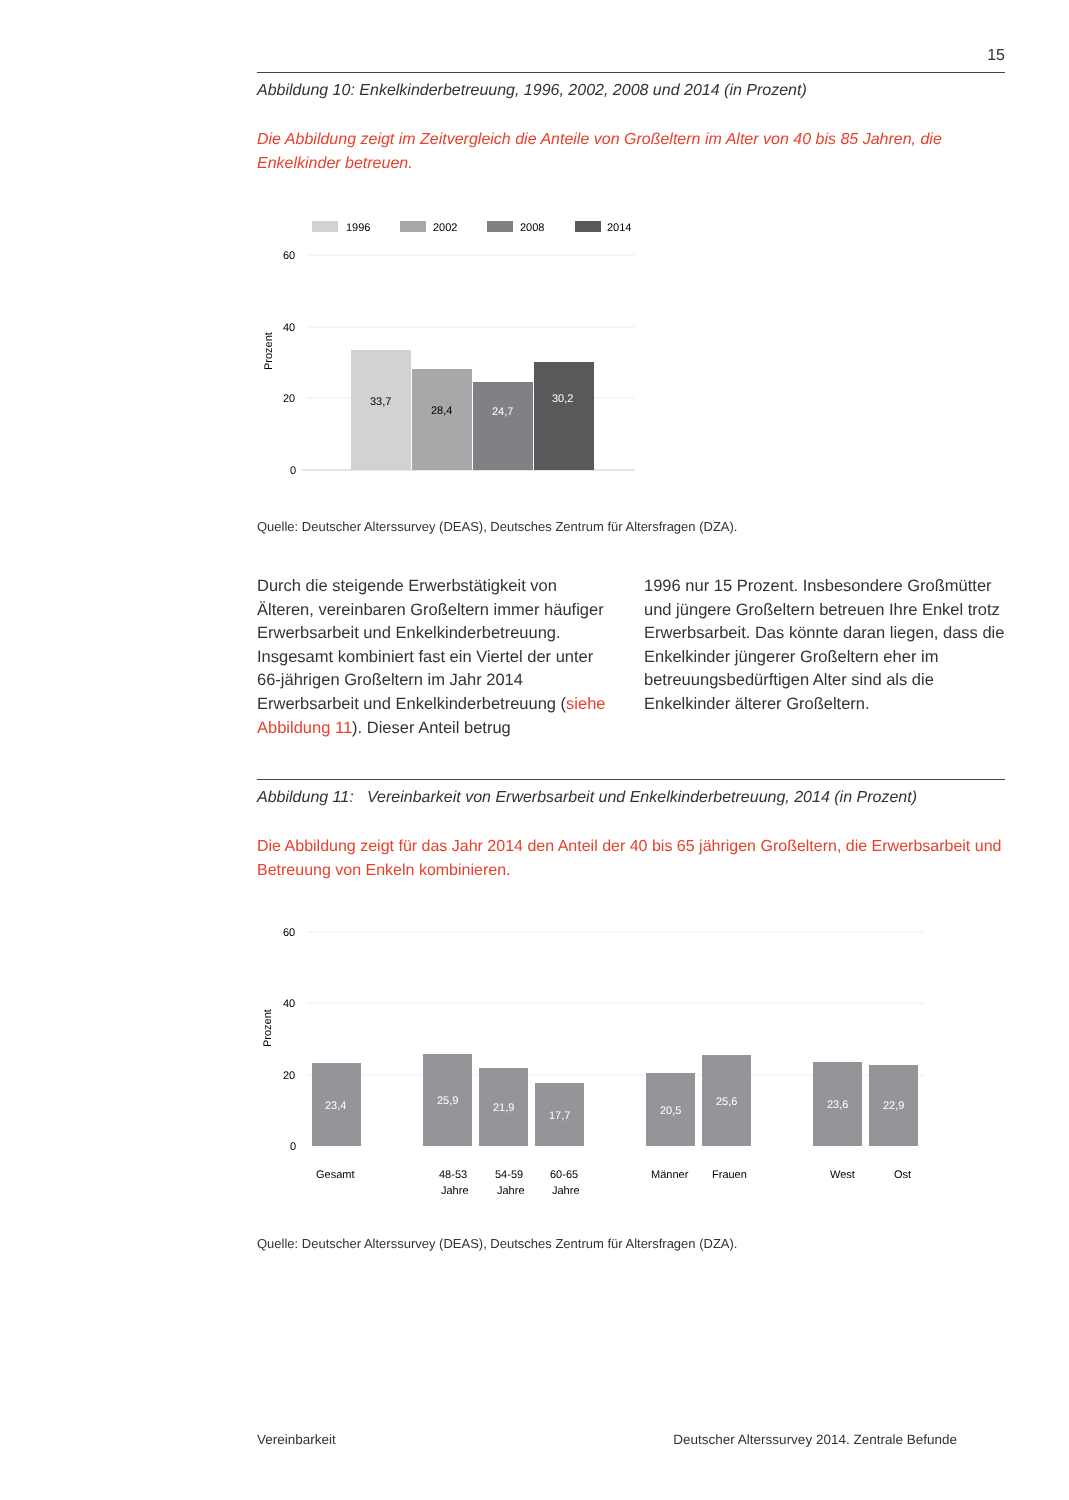15
Abbildung 10: Enkelkinderbetreuung, 1996, 2002, 2008 und 2014 (in Prozent)
Die Abbildung zeigt im Zeitvergleich die Anteile von Großeltern im Alter von 40 bis 85 Jahren, die Enkelkinder betreuen.
1996
2002
2008
2014
60
40
20
0
Prozent
33,7
28,4
24,7
30,2
Quelle: Deutscher Alterssurvey (DEAS), Deutsches Zentrum für Altersfragen (DZA).
Durch die steigende Erwerbstätigkeit von Älteren, vereinbaren Großeltern immer häufiger Erwerbsarbeit und Enkelkinderbetreuung. Insgesamt kombiniert fast ein Viertel der unter 66-jährigen Großeltern im Jahr 2014 Erwerbsarbeit und Enkelkinderbetreuung (siehe Abbildung 11). Dieser Anteil betrug
1996 nur 15 Prozent. Insbesondere Großmütter und jüngere Großeltern betreuen Ihre Enkel trotz Erwerbsarbeit. Das könnte daran liegen, dass die Enkelkinder jüngerer Großeltern eher im betreuungsbedürftigen Alter sind als die Enkelkinder älterer Großeltern.
Abbildung 11: Vereinbarkeit von Erwerbsarbeit und Enkelkinderbetreuung, 2014 (in Prozent)
Die Abbildung zeigt für das Jahr 2014 den Anteil der 40 bis 65 jährigen Großeltern, die Erwerbsarbeit und Betreuung von Enkeln kombinieren.
60
40
20
0
Prozent
23,4
25,9
21,9
17,7
20,5
25,6
23,6
22,9
Gesamt
48-53
Jahre
54-59
Jahre
60-65
Jahre
Männer
Frauen
West
Ost
Quelle: Deutscher Alterssurvey (DEAS), Deutsches Zentrum für Altersfragen (DZA).
Vereinbarkeit Deutscher Alterssurvey 2014. Zentrale Befunde